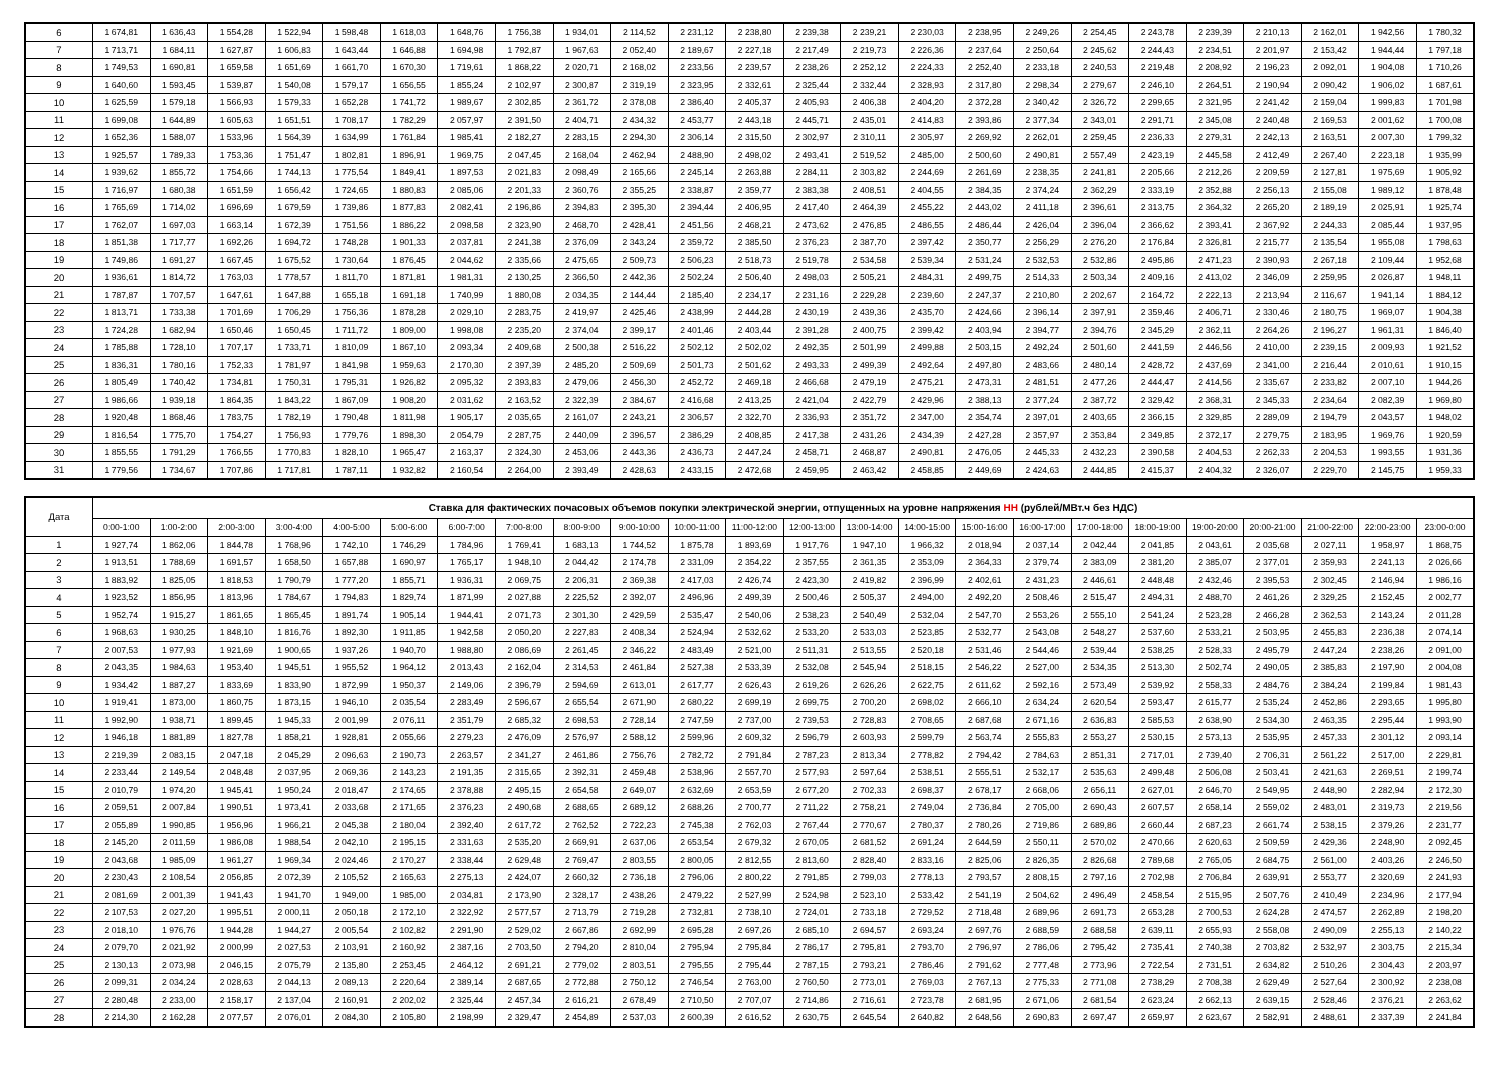| 6 | 1 674,81 | 1 636,43 | 1 554,28 | 1 522,94 | 1 598,48 | 1 618,03 | 1 648,76 | 1 756,38 | 1 934,01 | 2 114,52 | 2 231,12 | 2 238,80 | 2 239,38 | 2 239,21 | 2 230,03 | 2 238,95 | 2 249,26 | 2 254,45 | 2 243,78 | 2 239,39 | 2 210,13 | 2 162,01 | 1 942,56 | 1 780,32 |
| 7 | 1 713,71 | 1 684,11 | 1 627,87 | 1 606,83 | 1 643,44 | 1 646,88 | 1 694,98 | 1 792,87 | 1 967,63 | 2 052,40 | 2 189,67 | 2 227,18 | 2 217,49 | 2 219,73 | 2 226,36 | 2 237,64 | 2 250,64 | 2 245,62 | 2 244,43 | 2 234,51 | 2 201,97 | 2 153,42 | 1 944,44 | 1 797,18 |
| 8 | 1 749,53 | 1 690,81 | 1 659,58 | 1 651,69 | 1 661,70 | 1 670,30 | 1 719,61 | 1 868,22 | 2 020,71 | 2 168,02 | 2 233,56 | 2 239,57 | 2 238,26 | 2 252,12 | 2 224,33 | 2 252,40 | 2 233,18 | 2 240,53 | 2 219,48 | 2 208,92 | 2 196,23 | 2 092,01 | 1 904,08 | 1 710,26 |
| 9 | 1 640,60 | 1 593,45 | 1 539,87 | 1 540,08 | 1 579,17 | 1 656,55 | 1 855,24 | 2 102,97 | 2 300,87 | 2 319,19 | 2 323,95 | 2 332,61 | 2 325,44 | 2 332,44 | 2 328,93 | 2 317,80 | 2 298,34 | 2 279,67 | 2 246,10 | 2 264,51 | 2 190,94 | 2 090,42 | 1 906,02 | 1 687,61 |
| 10 | 1 625,59 | 1 579,18 | 1 566,93 | 1 579,33 | 1 652,28 | 1 741,72 | 1 989,67 | 2 302,85 | 2 361,72 | 2 378,08 | 2 386,40 | 2 405,37 | 2 405,93 | 2 406,38 | 2 404,20 | 2 372,28 | 2 340,42 | 2 326,72 | 2 299,65 | 2 321,95 | 2 241,42 | 2 159,04 | 1 999,83 | 1 701,98 |
| 11 | 1 699,08 | 1 644,89 | 1 605,63 | 1 651,51 | 1 708,17 | 1 782,29 | 2 057,97 | 2 391,50 | 2 404,71 | 2 434,32 | 2 453,77 | 2 443,18 | 2 445,71 | 2 435,01 | 2 414,83 | 2 393,86 | 2 377,34 | 2 343,01 | 2 291,71 | 2 345,08 | 2 240,48 | 2 169,53 | 2 001,62 | 1 700,08 |
| 12 | 1 652,36 | 1 588,07 | 1 533,96 | 1 564,39 | 1 634,99 | 1 761,84 | 1 985,41 | 2 182,27 | 2 283,15 | 2 294,30 | 2 306,14 | 2 315,50 | 2 302,97 | 2 310,11 | 2 305,97 | 2 269,92 | 2 262,01 | 2 259,45 | 2 236,33 | 2 279,31 | 2 242,13 | 2 163,51 | 2 007,30 | 1 799,32 |
| 13 | 1 925,57 | 1 789,33 | 1 753,36 | 1 751,47 | 1 802,81 | 1 896,91 | 1 969,75 | 2 047,45 | 2 168,04 | 2 462,94 | 2 488,90 | 2 498,02 | 2 493,41 | 2 519,52 | 2 485,00 | 2 500,60 | 2 490,81 | 2 557,49 | 2 423,19 | 2 445,58 | 2 412,49 | 2 267,40 | 2 223,18 | 1 935,99 |
| 14 | 1 939,62 | 1 855,72 | 1 754,66 | 1 744,13 | 1 775,54 | 1 849,41 | 1 897,53 | 2 021,83 | 2 098,49 | 2 165,66 | 2 245,14 | 2 263,88 | 2 284,11 | 2 303,82 | 2 244,69 | 2 261,69 | 2 238,35 | 2 241,81 | 2 205,66 | 2 212,26 | 2 209,59 | 2 127,81 | 1 975,69 | 1 905,92 |
| 15 | 1 716,97 | 1 680,38 | 1 651,59 | 1 656,42 | 1 724,65 | 1 880,83 | 2 085,06 | 2 201,33 | 2 360,76 | 2 355,25 | 2 338,87 | 2 359,77 | 2 383,38 | 2 408,51 | 2 404,55 | 2 384,35 | 2 374,24 | 2 362,29 | 2 333,19 | 2 352,88 | 2 256,13 | 2 155,08 | 1 989,12 | 1 878,48 |
| 16 | 1 765,69 | 1 714,02 | 1 696,69 | 1 679,59 | 1 739,86 | 1 877,83 | 2 082,41 | 2 196,86 | 2 394,83 | 2 395,30 | 2 394,44 | 2 406,95 | 2 417,40 | 2 464,39 | 2 455,22 | 2 443,02 | 2 411,18 | 2 396,61 | 2 313,75 | 2 364,32 | 2 265,20 | 2 189,19 | 2 025,91 | 1 925,74 |
| 17 | 1 762,07 | 1 697,03 | 1 663,14 | 1 672,39 | 1 751,56 | 1 886,22 | 2 098,58 | 2 323,90 | 2 468,70 | 2 428,41 | 2 451,56 | 2 468,21 | 2 473,62 | 2 476,85 | 2 486,55 | 2 486,44 | 2 426,04 | 2 396,04 | 2 366,62 | 2 393,41 | 2 367,92 | 2 244,33 | 2 085,44 | 1 937,95 |
| 18 | 1 851,38 | 1 717,77 | 1 692,26 | 1 694,72 | 1 748,28 | 1 901,33 | 2 037,81 | 2 241,38 | 2 376,09 | 2 343,24 | 2 359,72 | 2 385,50 | 2 376,23 | 2 387,70 | 2 397,42 | 2 350,77 | 2 256,29 | 2 276,20 | 2 176,84 | 2 326,81 | 2 215,77 | 2 135,54 | 1 955,08 | 1 798,63 |
| 19 | 1 749,86 | 1 691,27 | 1 667,45 | 1 675,52 | 1 730,64 | 1 876,45 | 2 044,62 | 2 335,66 | 2 475,65 | 2 509,73 | 2 506,23 | 2 518,73 | 2 519,78 | 2 534,58 | 2 539,34 | 2 531,24 | 2 532,53 | 2 532,86 | 2 495,86 | 2 471,23 | 2 390,93 | 2 267,18 | 2 109,44 | 1 952,68 |
| 20 | 1 936,61 | 1 814,72 | 1 763,03 | 1 778,57 | 1 811,70 | 1 871,81 | 1 981,31 | 2 130,25 | 2 366,50 | 2 442,36 | 2 502,24 | 2 506,40 | 2 498,03 | 2 505,21 | 2 484,31 | 2 499,75 | 2 514,33 | 2 503,34 | 2 409,16 | 2 413,02 | 2 346,09 | 2 259,95 | 2 026,87 | 1 948,11 |
| 21 | 1 787,87 | 1 707,57 | 1 647,61 | 1 647,88 | 1 655,18 | 1 691,18 | 1 740,99 | 1 880,08 | 2 034,35 | 2 144,44 | 2 185,40 | 2 234,17 | 2 231,16 | 2 229,28 | 2 239,60 | 2 247,37 | 2 210,80 | 2 202,67 | 2 164,72 | 2 222,13 | 2 213,94 | 2 116,67 | 1 941,14 | 1 884,12 |
| 22 | 1 813,71 | 1 733,38 | 1 701,69 | 1 706,29 | 1 756,36 | 1 878,28 | 2 029,10 | 2 283,75 | 2 419,97 | 2 425,46 | 2 438,99 | 2 444,28 | 2 430,19 | 2 439,36 | 2 435,70 | 2 424,66 | 2 396,14 | 2 397,91 | 2 359,46 | 2 406,71 | 2 330,46 | 2 180,75 | 1 969,07 | 1 904,38 |
| 23 | 1 724,28 | 1 682,94 | 1 650,46 | 1 650,45 | 1 711,72 | 1 809,00 | 1 998,08 | 2 235,20 | 2 374,04 | 2 399,17 | 2 401,46 | 2 403,44 | 2 391,28 | 2 400,75 | 2 399,42 | 2 403,94 | 2 394,77 | 2 394,76 | 2 345,29 | 2 362,11 | 2 264,26 | 2 196,27 | 1 961,31 | 1 846,40 |
| 24 | 1 785,88 | 1 728,10 | 1 707,17 | 1 733,71 | 1 810,09 | 1 867,10 | 2 093,34 | 2 409,68 | 2 500,38 | 2 516,22 | 2 502,12 | 2 502,02 | 2 492,35 | 2 501,99 | 2 499,88 | 2 503,15 | 2 492,24 | 2 501,60 | 2 441,59 | 2 446,56 | 2 410,00 | 2 239,15 | 2 009,93 | 1 921,52 |
| 25 | 1 836,31 | 1 780,16 | 1 752,33 | 1 781,97 | 1 841,98 | 1 959,63 | 2 170,30 | 2 397,39 | 2 485,20 | 2 509,69 | 2 501,73 | 2 501,62 | 2 493,33 | 2 499,39 | 2 492,64 | 2 497,80 | 2 483,66 | 2 480,14 | 2 428,72 | 2 437,69 | 2 341,00 | 2 216,44 | 2 010,61 | 1 910,15 |
| 26 | 1 805,49 | 1 740,42 | 1 734,81 | 1 750,31 | 1 795,31 | 1 926,82 | 2 095,32 | 2 393,83 | 2 479,06 | 2 456,30 | 2 452,72 | 2 469,18 | 2 466,68 | 2 479,19 | 2 475,21 | 2 473,31 | 2 481,51 | 2 477,26 | 2 444,47 | 2 414,56 | 2 335,67 | 2 233,82 | 2 007,10 | 1 944,26 |
| 27 | 1 986,66 | 1 939,18 | 1 864,35 | 1 843,22 | 1 867,09 | 1 908,20 | 2 031,62 | 2 163,52 | 2 322,39 | 2 384,67 | 2 416,68 | 2 413,25 | 2 421,04 | 2 422,79 | 2 429,96 | 2 388,13 | 2 377,24 | 2 387,72 | 2 329,42 | 2 368,31 | 2 345,33 | 2 234,64 | 2 082,39 | 1 969,80 |
| 28 | 1 920,48 | 1 868,46 | 1 783,75 | 1 782,19 | 1 790,48 | 1 811,98 | 1 905,17 | 2 035,65 | 2 161,07 | 2 243,21 | 2 306,57 | 2 322,70 | 2 336,93 | 2 351,72 | 2 347,00 | 2 354,74 | 2 397,01 | 2 403,65 | 2 366,15 | 2 329,85 | 2 289,09 | 2 194,79 | 2 043,57 | 1 948,02 |
| 29 | 1 816,54 | 1 775,70 | 1 754,27 | 1 756,93 | 1 779,76 | 1 898,30 | 2 054,79 | 2 287,75 | 2 440,09 | 2 396,57 | 2 386,29 | 2 408,85 | 2 417,38 | 2 431,26 | 2 434,39 | 2 427,28 | 2 357,97 | 2 353,84 | 2 349,85 | 2 372,17 | 2 279,75 | 2 183,95 | 1 969,76 | 1 920,59 |
| 30 | 1 855,55 | 1 791,29 | 1 766,55 | 1 770,83 | 1 828,10 | 1 965,47 | 2 163,37 | 2 324,30 | 2 453,06 | 2 443,36 | 2 436,73 | 2 447,24 | 2 458,71 | 2 468,87 | 2 490,81 | 2 476,05 | 2 445,33 | 2 432,23 | 2 390,58 | 2 404,53 | 2 262,33 | 2 204,53 | 1 993,55 | 1 931,36 |
| 31 | 1 779,56 | 1 734,67 | 1 707,86 | 1 717,81 | 1 787,11 | 1 932,82 | 2 160,54 | 2 264,00 | 2 393,49 | 2 428,63 | 2 433,15 | 2 472,68 | 2 459,95 | 2 463,42 | 2 458,85 | 2 449,69 | 2 424,63 | 2 444,85 | 2 415,37 | 2 404,32 | 2 326,07 | 2 229,70 | 2 145,75 | 1 959,33 |
| Дата | Ставка для фактических почасовых объемов покупки электрической энергии, отпущенных на уровне напряжения НН (рублей/МВт.ч без НДС) | | | | | | | | | | | | | | | | | | | | | | | |
| --- | --- | --- | --- | --- | --- | --- | --- | --- | --- | --- | --- | --- | --- | --- | --- | --- | --- | --- | --- | --- | --- | --- | --- | --- |
| | 0:00-1:00 | 1:00-2:00 | 2:00-3:00 | 3:00-4:00 | 4:00-5:00 | 5:00-6:00 | 6:00-7:00 | 7:00-8:00 | 8:00-9:00 | 9:00-10:00 | 10:00-11:00 | 11:00-12:00 | 12:00-13:00 | 13:00-14:00 | 14:00-15:00 | 15:00-16:00 | 16:00-17:00 | 17:00-18:00 | 18:00-19:00 | 19:00-20:00 | 20:00-21:00 | 21:00-22:00 | 22:00-23:00 | 23:00-0:00 |
| 1 | 1 927,74 | 1 862,06 | 1 844,78 | 1 768,96 | 1 742,10 | 1 746,29 | 1 784,96 | 1 769,41 | 1 683,13 | 1 744,52 | 1 875,78 | 1 893,69 | 1 917,76 | 1 947,10 | 1 966,32 | 2 018,94 | 2 037,14 | 2 042,44 | 2 041,85 | 2 043,61 | 2 035,68 | 2 027,11 | 1 958,97 | 1 868,75 |
| 2 | 1 913,51 | 1 788,69 | 1 691,57 | 1 658,50 | 1 657,88 | 1 690,97 | 1 765,17 | 1 948,10 | 2 044,42 | 2 174,78 | 2 331,09 | 2 354,22 | 2 357,55 | 2 361,35 | 2 353,09 | 2 364,33 | 2 379,74 | 2 383,09 | 2 381,20 | 2 385,07 | 2 377,01 | 2 359,93 | 2 241,13 | 2 026,66 |
| 3 | 1 883,92 | 1 825,05 | 1 818,53 | 1 790,79 | 1 777,20 | 1 855,71 | 1 936,31 | 2 069,75 | 2 206,31 | 2 369,38 | 2 417,03 | 2 426,74 | 2 423,30 | 2 419,82 | 2 396,99 | 2 402,61 | 2 431,23 | 2 446,61 | 2 448,48 | 2 432,46 | 2 395,53 | 2 302,45 | 2 146,94 | 1 986,16 |
| 4 | 1 923,52 | 1 856,95 | 1 813,96 | 1 784,67 | 1 794,83 | 1 829,74 | 1 871,99 | 2 027,88 | 2 225,52 | 2 392,07 | 2 496,96 | 2 499,39 | 2 500,46 | 2 505,37 | 2 494,00 | 2 492,20 | 2 508,46 | 2 515,47 | 2 494,31 | 2 488,70 | 2 461,26 | 2 329,25 | 2 152,45 | 2 002,77 |
| 5 | 1 952,74 | 1 915,27 | 1 861,65 | 1 865,45 | 1 891,74 | 1 905,14 | 1 944,41 | 2 071,73 | 2 301,30 | 2 429,59 | 2 535,47 | 2 540,06 | 2 538,23 | 2 540,49 | 2 532,04 | 2 547,70 | 2 553,26 | 2 555,10 | 2 541,24 | 2 523,28 | 2 466,28 | 2 362,53 | 2 143,24 | 2 011,28 |
| 6 | 1 968,63 | 1 930,25 | 1 848,10 | 1 816,76 | 1 892,30 | 1 911,85 | 1 942,58 | 2 050,20 | 2 227,83 | 2 408,34 | 2 524,94 | 2 532,62 | 2 533,20 | 2 533,03 | 2 523,85 | 2 532,77 | 2 543,08 | 2 548,27 | 2 537,60 | 2 533,21 | 2 503,95 | 2 455,83 | 2 236,38 | 2 074,14 |
| 7 | 2 007,53 | 1 977,93 | 1 921,69 | 1 900,65 | 1 937,26 | 1 940,70 | 1 988,80 | 2 086,69 | 2 261,45 | 2 346,22 | 2 483,49 | 2 521,00 | 2 511,31 | 2 513,55 | 2 520,18 | 2 531,46 | 2 544,46 | 2 539,44 | 2 538,25 | 2 528,33 | 2 495,79 | 2 447,24 | 2 238,26 | 2 091,00 |
| 8 | 2 043,35 | 1 984,63 | 1 953,40 | 1 945,51 | 1 955,52 | 1 964,12 | 2 013,43 | 2 162,04 | 2 314,53 | 2 461,84 | 2 527,38 | 2 533,39 | 2 532,08 | 2 545,94 | 2 518,15 | 2 546,22 | 2 527,00 | 2 534,35 | 2 513,30 | 2 502,74 | 2 490,05 | 2 385,83 | 2 197,90 | 2 004,08 |
| 9 | 1 934,42 | 1 887,27 | 1 833,69 | 1 833,90 | 1 872,99 | 1 950,37 | 2 149,06 | 2 396,79 | 2 594,69 | 2 613,01 | 2 617,77 | 2 626,43 | 2 619,26 | 2 626,26 | 2 622,75 | 2 611,62 | 2 592,16 | 2 573,49 | 2 539,92 | 2 558,33 | 2 484,76 | 2 384,24 | 2 199,84 | 1 981,43 |
| 10 | 1 919,41 | 1 873,00 | 1 860,75 | 1 873,15 | 1 946,10 | 2 035,54 | 2 283,49 | 2 596,67 | 2 655,54 | 2 671,90 | 2 680,22 | 2 699,19 | 2 699,75 | 2 700,20 | 2 698,02 | 2 666,10 | 2 634,24 | 2 620,54 | 2 593,47 | 2 615,77 | 2 535,24 | 2 452,86 | 2 293,65 | 1 995,80 |
| 11 | 1 992,90 | 1 938,71 | 1 899,45 | 1 945,33 | 2 001,99 | 2 076,11 | 2 351,79 | 2 685,32 | 2 698,53 | 2 728,14 | 2 747,59 | 2 737,00 | 2 739,53 | 2 728,83 | 2 708,65 | 2 687,68 | 2 671,16 | 2 636,83 | 2 585,53 | 2 638,90 | 2 534,30 | 2 463,35 | 2 295,44 | 1 993,90 |
| 12 | 1 946,18 | 1 881,89 | 1 827,78 | 1 858,21 | 1 928,81 | 2 055,66 | 2 279,23 | 2 476,09 | 2 576,97 | 2 588,12 | 2 599,96 | 2 609,32 | 2 596,79 | 2 603,93 | 2 599,79 | 2 563,74 | 2 555,83 | 2 553,27 | 2 530,15 | 2 573,13 | 2 535,95 | 2 457,33 | 2 301,12 | 2 093,14 |
| 13 | 2 219,39 | 2 083,15 | 2 047,18 | 2 045,29 | 2 096,63 | 2 190,73 | 2 263,57 | 2 341,27 | 2 461,86 | 2 756,76 | 2 782,72 | 2 791,84 | 2 787,23 | 2 813,34 | 2 778,82 | 2 794,42 | 2 784,63 | 2 851,31 | 2 717,01 | 2 739,40 | 2 706,31 | 2 561,22 | 2 517,00 | 2 229,81 |
| 14 | 2 233,44 | 2 149,54 | 2 048,48 | 2 037,95 | 2 069,36 | 2 143,23 | 2 191,35 | 2 315,65 | 2 392,31 | 2 459,48 | 2 538,96 | 2 557,70 | 2 577,93 | 2 597,64 | 2 538,51 | 2 555,51 | 2 532,17 | 2 535,63 | 2 499,48 | 2 506,08 | 2 503,41 | 2 421,63 | 2 269,51 | 2 199,74 |
| 15 | 2 010,79 | 1 974,20 | 1 945,41 | 1 950,24 | 2 018,47 | 2 174,65 | 2 378,88 | 2 495,15 | 2 654,58 | 2 649,07 | 2 632,69 | 2 653,59 | 2 677,20 | 2 702,33 | 2 698,37 | 2 678,17 | 2 668,06 | 2 656,11 | 2 627,01 | 2 646,70 | 2 549,95 | 2 448,90 | 2 282,94 | 2 172,30 |
| 16 | 2 059,51 | 2 007,84 | 1 990,51 | 1 973,41 | 2 033,68 | 2 171,65 | 2 376,23 | 2 490,68 | 2 688,65 | 2 689,12 | 2 688,26 | 2 700,77 | 2 711,22 | 2 758,21 | 2 749,04 | 2 736,84 | 2 705,00 | 2 690,43 | 2 607,57 | 2 658,14 | 2 559,02 | 2 483,01 | 2 319,73 | 2 219,56 |
| 17 | 2 055,89 | 1 990,85 | 1 956,96 | 1 966,21 | 2 045,38 | 2 180,04 | 2 392,40 | 2 617,72 | 2 762,52 | 2 722,23 | 2 745,38 | 2 762,03 | 2 767,44 | 2 770,67 | 2 780,37 | 2 780,26 | 2 719,86 | 2 689,86 | 2 660,44 | 2 687,23 | 2 661,74 | 2 538,15 | 2 379,26 | 2 231,77 |
| 18 | 2 145,20 | 2 011,59 | 1 986,08 | 1 988,54 | 2 042,10 | 2 195,15 | 2 331,63 | 2 535,20 | 2 669,91 | 2 637,06 | 2 653,54 | 2 679,32 | 2 670,05 | 2 681,52 | 2 691,24 | 2 644,59 | 2 550,11 | 2 570,02 | 2 470,66 | 2 620,63 | 2 509,59 | 2 429,36 | 2 248,90 | 2 092,45 |
| 19 | 2 043,68 | 1 985,09 | 1 961,27 | 1 969,34 | 2 024,46 | 2 170,27 | 2 338,44 | 2 629,48 | 2 769,47 | 2 803,55 | 2 800,05 | 2 812,55 | 2 813,60 | 2 828,40 | 2 833,16 | 2 825,06 | 2 826,35 | 2 826,68 | 2 789,68 | 2 765,05 | 2 684,75 | 2 561,00 | 2 403,26 | 2 246,50 |
| 20 | 2 230,43 | 2 108,54 | 2 056,85 | 2 072,39 | 2 105,52 | 2 165,63 | 2 275,13 | 2 424,07 | 2 660,32 | 2 736,18 | 2 796,06 | 2 800,22 | 2 791,85 | 2 799,03 | 2 778,13 | 2 793,57 | 2 808,15 | 2 797,16 | 2 702,98 | 2 706,84 | 2 639,91 | 2 553,77 | 2 320,69 | 2 241,93 |
| 21 | 2 081,69 | 2 001,39 | 1 941,43 | 1 941,70 | 1 949,00 | 1 985,00 | 2 034,81 | 2 173,90 | 2 328,17 | 2 438,26 | 2 479,22 | 2 527,99 | 2 524,98 | 2 523,10 | 2 533,42 | 2 541,19 | 2 504,62 | 2 496,49 | 2 458,54 | 2 515,95 | 2 507,76 | 2 410,49 | 2 234,96 | 2 177,94 |
| 22 | 2 107,53 | 2 027,20 | 1 995,51 | 2 000,11 | 2 050,18 | 2 172,10 | 2 322,92 | 2 577,57 | 2 713,79 | 2 719,28 | 2 732,81 | 2 738,10 | 2 724,01 | 2 733,18 | 2 729,52 | 2 718,48 | 2 689,96 | 2 691,73 | 2 653,28 | 2 700,53 | 2 624,28 | 2 474,57 | 2 262,89 | 2 198,20 |
| 23 | 2 018,10 | 1 976,76 | 1 944,28 | 1 944,27 | 2 005,54 | 2 102,82 | 2 291,90 | 2 529,02 | 2 667,86 | 2 692,99 | 2 695,28 | 2 697,26 | 2 685,10 | 2 694,57 | 2 693,24 | 2 697,76 | 2 688,59 | 2 688,58 | 2 639,11 | 2 655,93 | 2 558,08 | 2 490,09 | 2 255,13 | 2 140,22 |
| 24 | 2 079,70 | 2 021,92 | 2 000,99 | 2 027,53 | 2 103,91 | 2 160,92 | 2 387,16 | 2 703,50 | 2 794,20 | 2 810,04 | 2 795,94 | 2 795,84 | 2 786,17 | 2 795,81 | 2 793,70 | 2 796,97 | 2 786,06 | 2 795,42 | 2 735,41 | 2 740,38 | 2 703,82 | 2 532,97 | 2 303,75 | 2 215,34 |
| 25 | 2 130,13 | 2 073,98 | 2 046,15 | 2 075,79 | 2 135,80 | 2 253,45 | 2 464,12 | 2 691,21 | 2 779,02 | 2 803,51 | 2 795,55 | 2 795,44 | 2 787,15 | 2 793,21 | 2 786,46 | 2 791,62 | 2 777,48 | 2 773,96 | 2 722,54 | 2 731,51 | 2 634,82 | 2 510,26 | 2 304,43 | 2 203,97 |
| 26 | 2 099,31 | 2 034,24 | 2 028,63 | 2 044,13 | 2 089,13 | 2 220,64 | 2 389,14 | 2 687,65 | 2 772,88 | 2 750,12 | 2 746,54 | 2 763,00 | 2 760,50 | 2 773,01 | 2 769,03 | 2 767,13 | 2 775,33 | 2 771,08 | 2 738,29 | 2 708,38 | 2 629,49 | 2 527,64 | 2 300,92 | 2 238,08 |
| 27 | 2 280,48 | 2 233,00 | 2 158,17 | 2 137,04 | 2 160,91 | 2 202,02 | 2 325,44 | 2 457,34 | 2 616,21 | 2 678,49 | 2 710,50 | 2 707,07 | 2 714,86 | 2 716,61 | 2 723,78 | 2 681,95 | 2 671,06 | 2 681,54 | 2 623,24 | 2 662,13 | 2 639,15 | 2 528,46 | 2 376,21 | 2 263,62 |
| 28 | 2 214,30 | 2 162,28 | 2 077,57 | 2 076,01 | 2 084,30 | 2 105,80 | 2 198,99 | 2 329,47 | 2 454,89 | 2 537,03 | 2 600,39 | 2 616,52 | 2 630,75 | 2 645,54 | 2 640,82 | 2 648,56 | 2 690,83 | 2 697,47 | 2 659,97 | 2 623,67 | 2 582,91 | 2 488,61 | 2 337,39 | 2 241,84 |